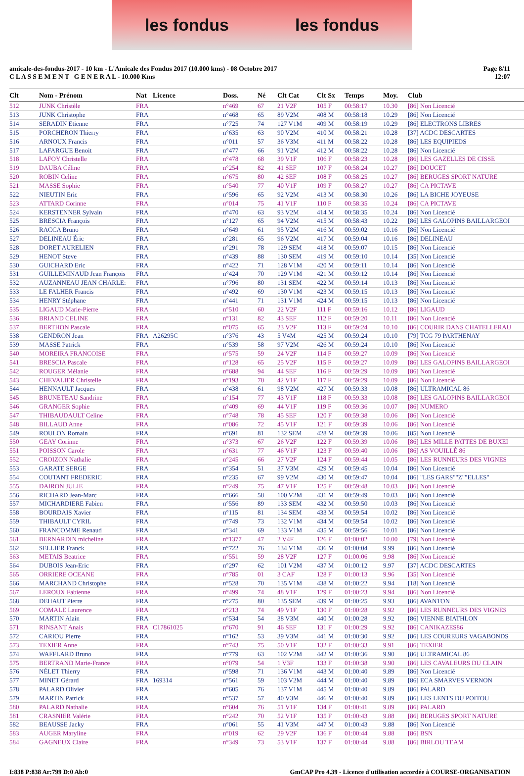les fondus les fondus
amicale-des-fondus-2017 - 10 km - L'Amicale des Fondus 2017 (10.000 kms) - 08 Octobre 2017
C L A S S E M E N T G E N E R A L - 10.000 Kms
Page 8/11
12:07
| Clt | Nom - Prénom | Nat | Licence | Doss. | Né | Clt Cat | Clt Sx | Temps | Moy. | Club |
| --- | --- | --- | --- | --- | --- | --- | --- | --- | --- | --- |
| 512 | JUNK Christèle | FRA | | n°469 | 67 | 21 V2F | 105 F | 00:58:17 | 10.30 | [86] Non Licencié |
| 513 | JUNK Christophe | FRA | | n°468 | 65 | 89 V2M | 408 M | 00:58:18 | 10.29 | [86] Non Licencié |
| 514 | SERADIN Etienne | FRA | | n°725 | 74 | 127 V1M | 409 M | 00:58:19 | 10.29 | [86] ELECTRONS LIBRES |
| 515 | PORCHERON Thierry | FRA | | n°635 | 63 | 90 V2M | 410 M | 00:58:21 | 10.28 | [37] ACDC DESCARTES |
| 516 | ARNOUX Francis | FRA | | n°011 | 57 | 36 V3M | 411 M | 00:58:22 | 10.28 | [86] LES EQUIPIEDS |
| 517 | LAFARGUE Benoit | FRA | | n°477 | 66 | 91 V2M | 412 M | 00:58:22 | 10.28 | [86] Non Licencié |
| 518 | LAFOY Christelle | FRA | | n°478 | 68 | 39 V1F | 106 F | 00:58:23 | 10.28 | [86] LES GAZELLES DE CISSE |
| 519 | DAUBA Céline | FRA | | n°254 | 82 | 41 SEF | 107 F | 00:58:24 | 10.27 | [86] DOUCET |
| 520 | ROBIN Celine | FRA | | n°675 | 80 | 42 SEF | 108 F | 00:58:25 | 10.27 | [86] BERUGES SPORT NATURE |
| 521 | MASSE Sophie | FRA | | n°540 | 77 | 40 V1F | 109 F | 00:58:27 | 10.27 | [86] CA PICTAVE |
| 522 | NIEUTIN Eric | FRA | | n°596 | 65 | 92 V2M | 413 M | 00:58:30 | 10.26 | [86] LA BICHE JOYEUSE |
| 523 | ATTARD Corinne | FRA | | n°014 | 75 | 41 V1F | 110 F | 00:58:35 | 10.24 | [86] CA PICTAVE |
| 524 | KERSTENNER Sylvain | FRA | | n°470 | 63 | 93 V2M | 414 M | 00:58:35 | 10.24 | [86] Non Licencié |
| 525 | BRESCIA François | FRA | | n°127 | 65 | 94 V2M | 415 M | 00:58:43 | 10.22 | [86] LES GALOPINS BAILLARGEOI |
| 526 | RACCA Bruno | FRA | | n°649 | 61 | 95 V2M | 416 M | 00:59:02 | 10.16 | [86] Non Licencié |
| 527 | DELINEAU Éric | FRA | | n°281 | 65 | 96 V2M | 417 M | 00:59:04 | 10.16 | [86] DELINEAU |
| 528 | DORET AURELIEN | FRA | | n°291 | 78 | 129 SEM | 418 M | 00:59:07 | 10.15 | [86] Non Licencié |
| 529 | HENOT Steve | FRA | | n°439 | 88 | 130 SEM | 419 M | 00:59:10 | 10.14 | [35] Non Licencié |
| 530 | GUICHARD Eric | FRA | | n°422 | 71 | 128 V1M | 420 M | 00:59:11 | 10.14 | [86] Non Licencié |
| 531 | GUILLEMINAUD Jean François | FRA | | n°424 | 70 | 129 V1M | 421 M | 00:59:12 | 10.14 | [86] Non Licencié |
| 532 | AUZANNEAU JEAN CHARLE: | FRA | | n°796 | 80 | 131 SEM | 422 M | 00:59:14 | 10.13 | [86] Non Licencié |
| 533 | LE FALHER Francis | FRA | | n°492 | 69 | 130 V1M | 423 M | 00:59:15 | 10.13 | [86] Non Licencié |
| 534 | HENRY Stéphane | FRA | | n°441 | 71 | 131 V1M | 424 M | 00:59:15 | 10.13 | [86] Non Licencié |
| 535 | LIGAUD Marie-Pierre | FRA | | n°510 | 60 | 22 V2F | 111 F | 00:59:16 | 10.12 | [86] LIGAUD |
| 536 | BRIAND CELINE | FRA | | n°131 | 82 | 43 SEF | 112 F | 00:59:20 | 10.11 | [86] Non Licencié |
| 537 | BERTHON Pascale | FRA | | n°075 | 65 | 23 V2F | 113 F | 00:59:24 | 10.10 | [86] COURIR DANS CHATELLERAU |
| 538 | GENDRON Jean | FRA | A26295C | n°376 | 43 | 5 V4M | 425 M | 00:59:24 | 10.10 | [79] TCG 79 PARTHENAY |
| 539 | MASSE Patrick | FRA | | n°539 | 58 | 97 V2M | 426 M | 00:59:24 | 10.10 | [86] Non Licencié |
| 540 | MOREIRA FRANCOISE | FRA | | n°575 | 59 | 24 V2F | 114 F | 00:59:27 | 10.09 | [86] Non Licencié |
| 541 | BRESCIA Pascale | FRA | | n°128 | 65 | 25 V2F | 115 F | 00:59:27 | 10.09 | [86] LES GALOPINS BAILLARGEOI |
| 542 | ROUGER Mélanie | FRA | | n°688 | 94 | 44 SEF | 116 F | 00:59:29 | 10.09 | [86] Non Licencié |
| 543 | CHEVALIER Christelle | FRA | | n°193 | 70 | 42 V1F | 117 F | 00:59:29 | 10.09 | [86] Non Licencié |
| 544 | HENNAULT Jacques | FRA | | n°438 | 61 | 98 V2M | 427 M | 00:59:33 | 10.08 | [86] ULTRAMICAL 86 |
| 545 | BRUNETEAU Sandrine | FRA | | n°154 | 77 | 43 V1F | 118 F | 00:59:33 | 10.08 | [86] LES GALOPINS BAILLARGEOI |
| 546 | GRANGER Sophie | FRA | | n°409 | 69 | 44 V1F | 119 F | 00:59:36 | 10.07 | [86] NUMERO |
| 547 | THIBAUDAULT Celine | FRA | | n°748 | 78 | 45 SEF | 120 F | 00:59:38 | 10.06 | [86] Non Licencié |
| 548 | BILLAUD Anne | FRA | | n°086 | 72 | 45 V1F | 121 F | 00:59:39 | 10.06 | [86] Non Licencié |
| 549 | ROULON Romain | FRA | | n°691 | 81 | 132 SEM | 428 M | 00:59:39 | 10.06 | [85] Non Licencié |
| 550 | GEAY Corinne | FRA | | n°373 | 67 | 26 V2F | 122 F | 00:59:39 | 10.06 | [86] LES MILLE PATTES DE BUXEI |
| 551 | POISSON Carole | FRA | | n°631 | 77 | 46 V1F | 123 F | 00:59:40 | 10.06 | [86] AS VOUILLÉ 86 |
| 552 | CROIZON Nathalie | FRA | | n°245 | 66 | 27 V2F | 124 F | 00:59:44 | 10.05 | [86] LES RUNNEURS DES VIGNES |
| 553 | GARATE SERGE | FRA | | n°354 | 51 | 37 V3M | 429 M | 00:59:45 | 10.04 | [86] Non Licencié |
| 554 | COUTANT FREDERIC | FRA | | n°235 | 67 | 99 V2M | 430 M | 00:59:47 | 10.04 | [86] "LES GARS""Z""ELLES" |
| 555 | DAIRON JULIE | FRA | | n°249 | 75 | 47 V1F | 125 F | 00:59:48 | 10.03 | [86] Non Licencié |
| 556 | RICHARD Jean-Marc | FRA | | n°666 | 58 | 100 V2M | 431 M | 00:59:49 | 10.03 | [86] Non Licencié |
| 557 | MICHARDIERE Fabien | FRA | | n°556 | 89 | 133 SEM | 432 M | 00:59:50 | 10.03 | [86] Non Licencié |
| 558 | BOURDAIS Xavier | FRA | | n°115 | 81 | 134 SEM | 433 M | 00:59:54 | 10.02 | [86] Non Licencié |
| 559 | THIBAULT CYRIL | FRA | | n°749 | 73 | 132 V1M | 434 M | 00:59:54 | 10.02 | [86] Non Licencié |
| 560 | FRANCOMME Renaud | FRA | | n°341 | 69 | 133 V1M | 435 M | 00:59:56 | 10.01 | [86] Non Licencié |
| 561 | BERNARDIN micheline | FRA | | n°1377 | 47 | 2 V4F | 126 F | 01:00:02 | 10.00 | [79] Non Licencié |
| 562 | SELLIER Franck | FRA | | n°722 | 76 | 134 V1M | 436 M | 01:00:04 | 9.99 | [86] Non Licencié |
| 563 | METAIS Beatrice | FRA | | n°551 | 59 | 28 V2F | 127 F | 01:00:06 | 9.98 | [86] Non Licencié |
| 564 | DUBOIS Jean-Eric | FRA | | n°297 | 62 | 101 V2M | 437 M | 01:00:12 | 9.97 | [37] ACDC DESCARTES |
| 565 | ORRIERE OCEANE | FRA | | n°785 | 01 | 3 CAF | 128 F | 01:00:13 | 9.96 | [35] Non Licencié |
| 566 | MARCHAND Christophe | FRA | | n°528 | 70 | 135 V1M | 438 M | 01:00:22 | 9.94 | [18] Non Licencié |
| 567 | LEROUX Fabienne | FRA | | n°499 | 74 | 48 V1F | 129 F | 01:00:23 | 9.94 | [86] Non Licencié |
| 568 | DEHAUT Pierre | FRA | | n°275 | 80 | 135 SEM | 439 M | 01:00:25 | 9.93 | [86] AVANTON |
| 569 | COMALE Laurence | FRA | | n°213 | 74 | 49 V1F | 130 F | 01:00:28 | 9.92 | [86] LES RUNNEURS DES VIGNES |
| 570 | MARTIN Alain | FRA | | n°534 | 54 | 38 V3M | 440 M | 01:00:28 | 9.92 | [86] VIENNE BIATHLON |
| 571 | RINSANT Anais | FRA | C17861025 | n°670 | 91 | 46 SEF | 131 F | 01:00:29 | 9.92 | [86] CANIKAZES86 |
| 572 | CARIOU Pierre | FRA | | n°162 | 53 | 39 V3M | 441 M | 01:00:30 | 9.92 | [86] LES COUREURS VAGABONDS |
| 573 | TEXIER Anne | FRA | | n°743 | 75 | 50 V1F | 132 F | 01:00:33 | 9.91 | [86] TEXIER |
| 574 | WAFFLARD Bruno | FRA | | n°779 | 63 | 102 V2M | 442 M | 01:00:36 | 9.90 | [86] ULTRAMICAL 86 |
| 575 | BERTRAND Marie-France | FRA | | n°079 | 54 | 1 V3F | 133 F | 01:00:38 | 9.90 | [86] LES CAVALEURS DU CLAIN |
| 576 | NÉLET Thierry | FRA | | n°598 | 71 | 136 V1M | 443 M | 01:00:40 | 9.89 | [86] Non Licencié |
| 577 | MINET Gérard | FRA | 169314 | n°561 | 59 | 103 V2M | 444 M | 01:00:40 | 9.89 | [86] ECA SMARVES VERNON |
| 578 | PALARD Olivier | FRA | | n°605 | 76 | 137 V1M | 445 M | 01:00:40 | 9.89 | [86] PALARD |
| 579 | MARTIN Patrick | FRA | | n°537 | 57 | 40 V3M | 446 M | 01:00:40 | 9.89 | [86] LES LENTS DU POITOU |
| 580 | PALARD Nathalie | FRA | | n°604 | 76 | 51 V1F | 134 F | 01:00:41 | 9.89 | [86] PALARD |
| 581 | CRASNIER Valérie | FRA | | n°242 | 70 | 52 V1F | 135 F | 01:00:43 | 9.88 | [86] BERUGES SPORT NATURE |
| 582 | BEAUSSE Jacky | FRA | | n°061 | 55 | 41 V3M | 447 M | 01:00:43 | 9.88 | [86] Non Licencié |
| 583 | AUGER Maryline | FRA | | n°019 | 62 | 29 V2F | 136 F | 01:00:44 | 9.88 | [86] BSN |
| 584 | GAGNEUX Claire | FRA | | n°349 | 73 | 53 V1F | 137 F | 01:00:44 | 9.88 | [86] BIRLOU TEAM |
I:838 P:838 Ar:799 D:0 Ab:0 GmCAP Pro 4.39 - Licence d'utilisation accordée à COURSE-ORGANISATION